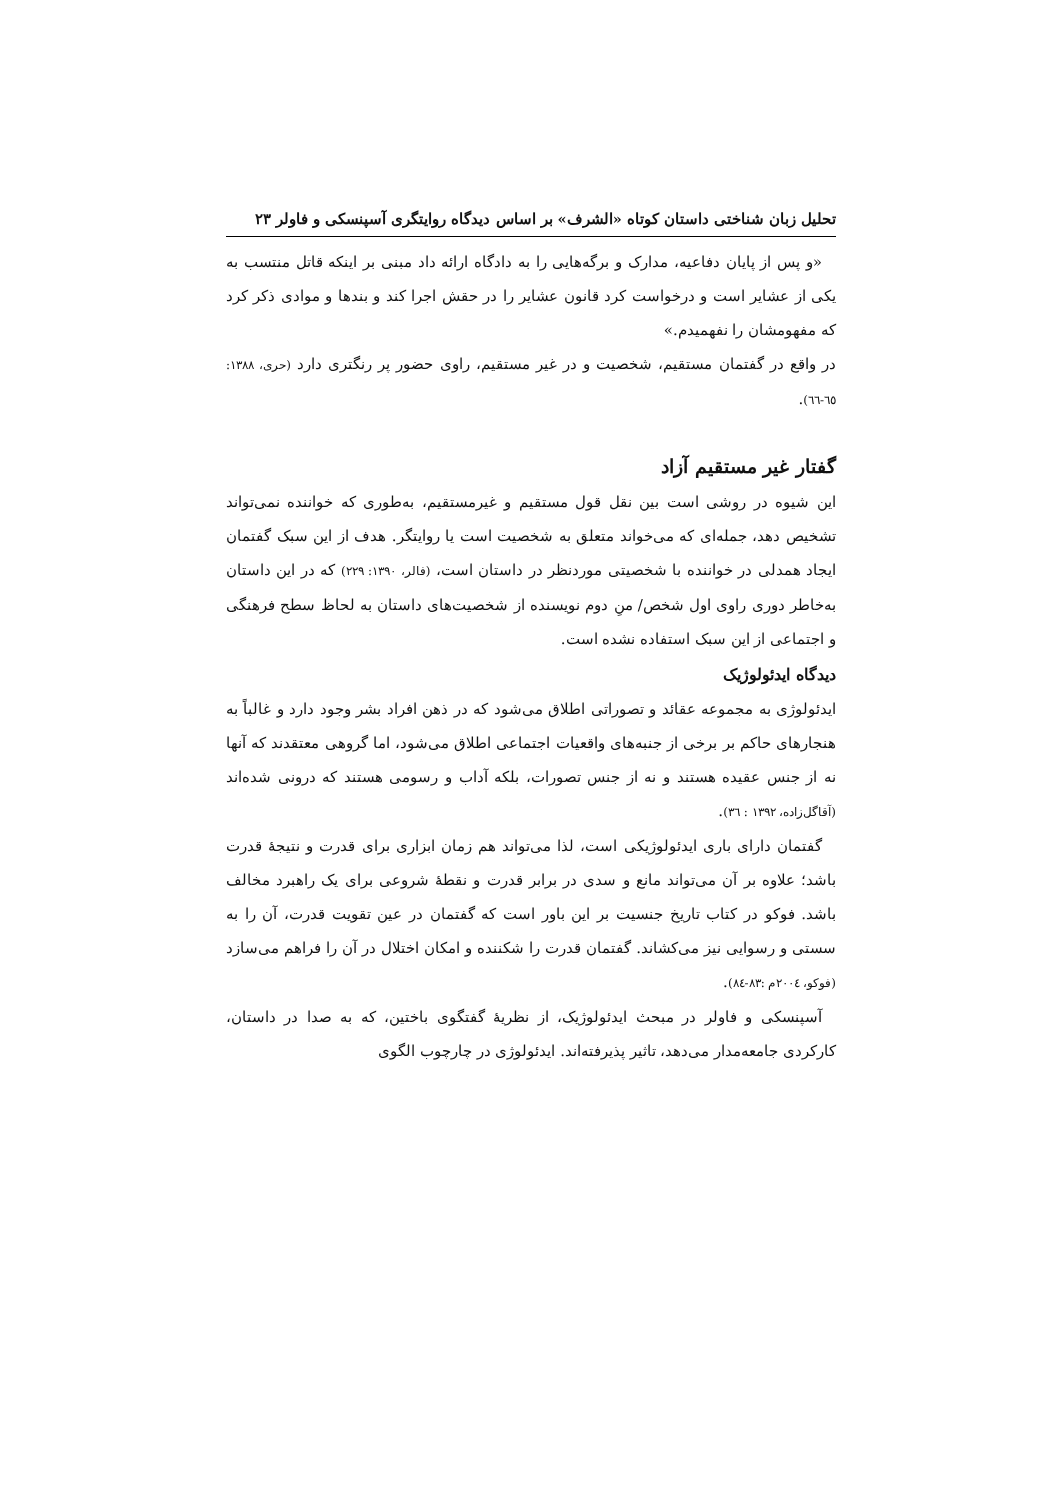تحلیل زبان شناختی داستان کوتاه «الشرف» بر اساس دیدگاه روایتگری آسپنسکی و فاولر ۲۳
«و پس از پایان دفاعیه، مدارک و برگه‌هایی را به دادگاه ارائه داد مبنی بر اینکه قاتل منتسب به یکی از عشایر است و درخواست کرد قانون عشایر را در حقش اجرا کند و بندها و موادی ذکر کرد که مفهومشان را نفهمیدم.»
در واقع در گفتمان مستقیم، شخصیت و در غیر مستقیم، راوی حضور پر رنگتری دارد (حری، ۱۳۸۸: ٦٥-٦٦).
گفتار غیر مستقیم آزاد
این شیوه در روشی است بین نقل قول مستقیم و غیرمستقیم، به‌طوری که خواننده نمی‌تواند تشخیص دهد، جمله‌ای که می‌خواند متعلق به شخصیت است یا روایتگر. هدف از این سبک گفتمان ایجاد همدلی در خواننده با شخصیتی موردنظر در داستان است، (فالر، ۱۳۹۰: ۲۲۹) که در این داستان به‌خاطر دوری راوی اول شخص/ منِ دوم نویسنده از شخصیت‌های داستان به لحاظ سطح فرهنگی و اجتماعی از این سبک استفاده نشده است.
دیدگاه ایدئولوژیک
ایدئولوژی به مجموعه عقائد و تصوراتی اطلاق می‌شود که در ذهن افراد بشر وجود دارد و غالباً به هنجارهای حاکم بر برخی از جنبه‌های واقعیات اجتماعی اطلاق می‌شود، اما گروهی معتقدند که آنها نه از جنس عقیده هستند و نه از جنس تصورات، بلکه آداب و رسومی هستند که درونی شده‌اند (آقاگل‌زاده، ۱۳۹۲ : ۳٦).
گفتمان دارای باری ایدئولوژیکی است، لذا می‌تواند هم زمان ابزاری برای قدرت و نتیجۀ قدرت باشد؛ علاوه بر آن می‌تواند مانع و سدی در برابر قدرت و نقطۀ شروعی برای یک راهبرد مخالف باشد. فوکو در کتاب تاریخ جنسیت بر این باور است که گفتمان در عین تقویت قدرت، آن را به سستی و رسوایی نیز می‌کشاند. گفتمان قدرت را شکننده و امکان اختلال در آن را فراهم می‌سازد (فوکو، ۲۰۰٤م :۸۳-۸٤).
آسپنسکی و فاولر در مبحث ایدئولوژیک، از نظریۀ گفتگوی باختین، که به صدا در داستان، کارکردی جامعه‌مدار می‌دهد، تاثیر پذیرفته‌اند. ایدئولوژی در چارچوب الگوی